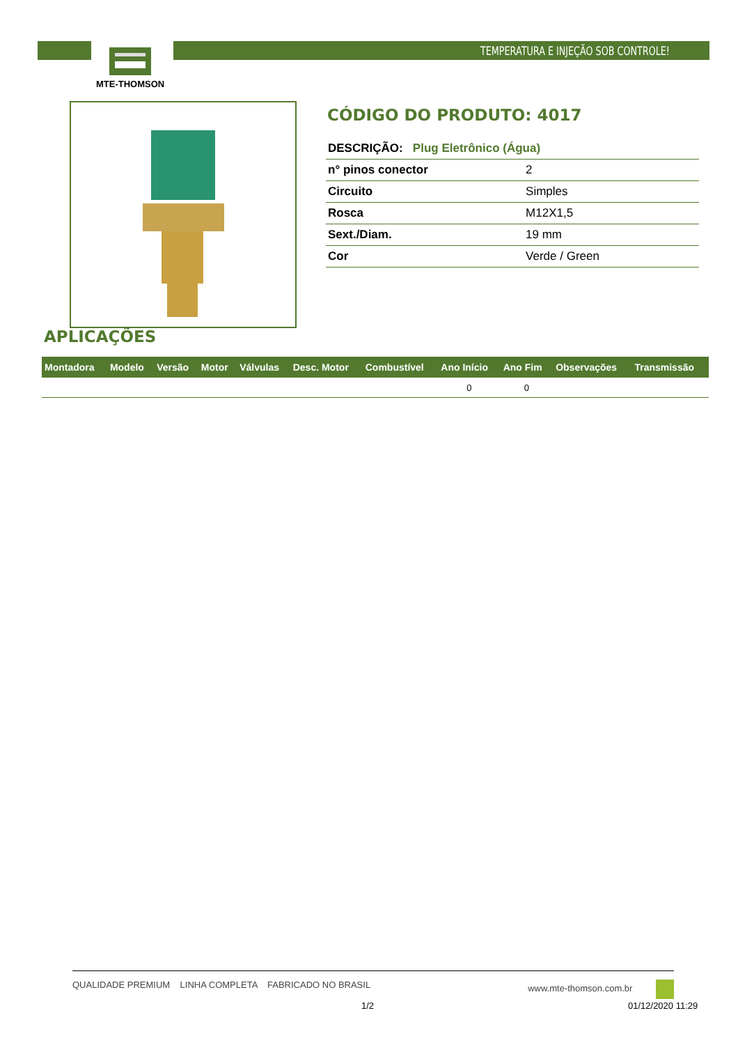TEMPERATURA E INJEÇÃO SOB CONTROLE!
MTE-THOMSON
CÓDIGO DO PRODUTO: 4017
| DESCRIÇÃO: Plug Eletrônico (Água) | |
| n° pinos conector | 2 |
| Circuito | Simples |
| Rosca | M12X1,5 |
| Sext./Diam. | 19 mm |
| Cor | Verde / Green |
APLICAÇÕES
| Montadora | Modelo | Versão | Motor | Válvulas | Desc. Motor | Combustível | Ano Início | Ano Fim | Observações | Transmissão |
| --- | --- | --- | --- | --- | --- | --- | --- | --- | --- | --- |
| | | | | | | | 0 | 0 | | |
QUALIDADE PREMIUM LINHA COMPLETA FABRICADO NO BRASIL www.mte-thomson.com.br
1/2 01/12/2020 11:29